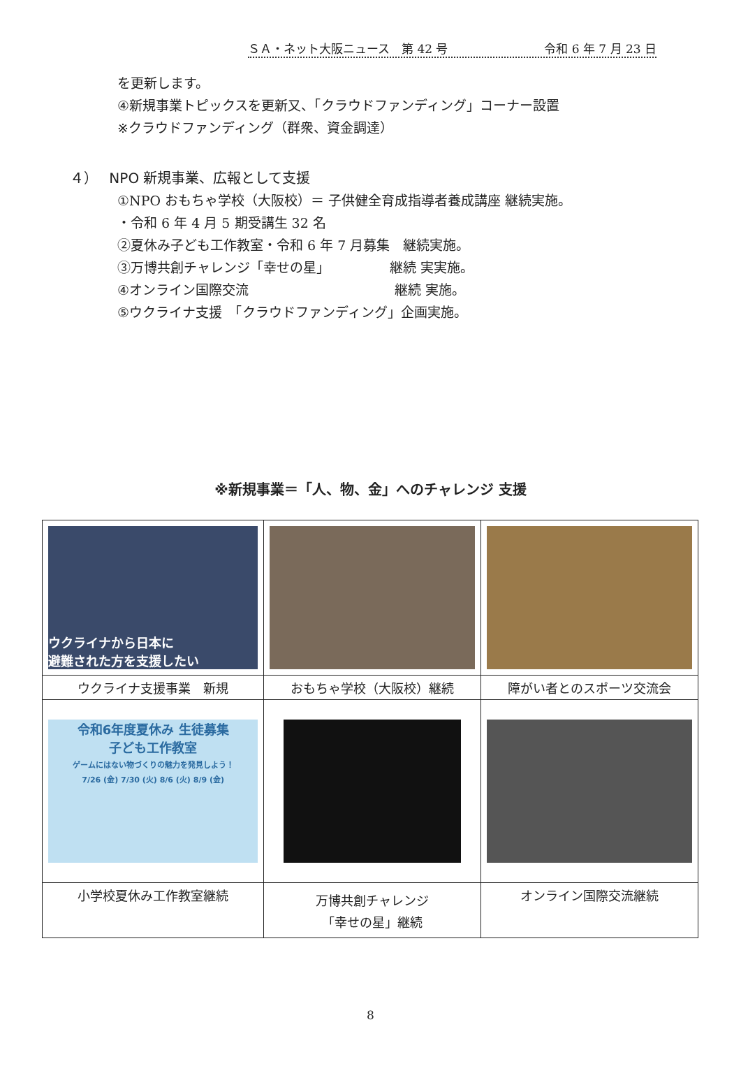ＳＡ・ネット大阪ニュース　第 42 号 令和 6 年 7 月 23 日
を更新します。
④新規事業トピックスを更新又、「クラウドファンディング」コーナー設置
※クラウドファンディング（群衆、資金調達）
４）　 NPO 新規事業、広報として支援
①NPO おもちゃ学校（大阪校）＝ 子供健全育成指導者養成講座 継続実施。
・令和 6 年 4 月 5 期受講生 32 名
②夏休み子ども工作教室・令和 6 年 7 月募集　継続実施。
③万博共創チャレンジ「幸せの星」　　　　　継続 実実施。
④オンライン国際交流　　　　　　　　　　　継続 実施。
⑤ウクライナ支援　「クラウドファンディング」企画実施。
※新規事業＝「人、物、金」へのチャレンジ 支援
| ウクライナから日本に 避難された方を支援したい | | |
| ウクライナ支援事業 新規 | おもちゃ学校（大阪校）継続 | 障がい者とのスポーツ交流会 |
| 令和6年度夏休み 生徒募集 子ども工作教室 ゲームにはない物づくりの魅力を発見しよう！ 7/26 (金) 7/30 (火) 8/6 (火) 8/9 (金) | | |
| 小学校夏休み工作教室継続 | 万博共創チャレンジ 「幸せの星」継続 | オンライン国際交流継続 |
8